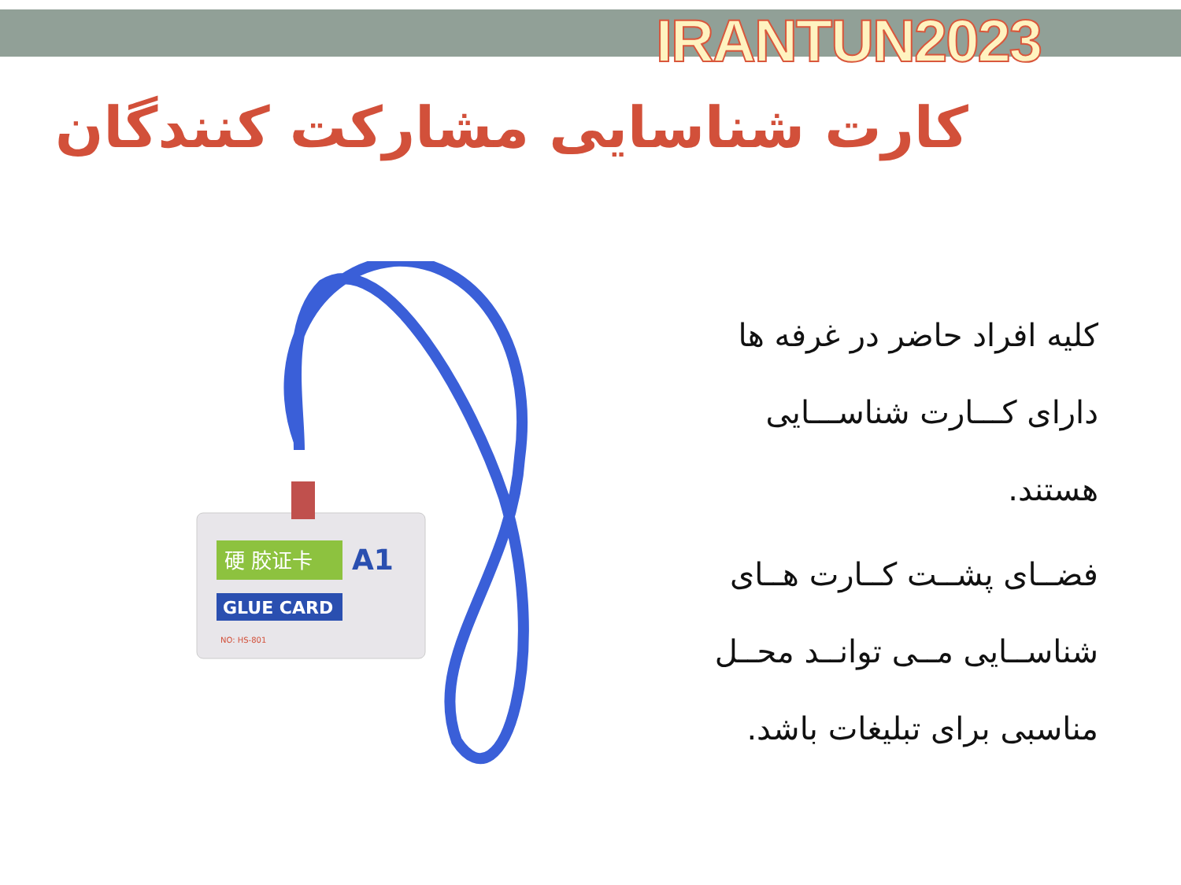IRANTUN2023
کارت شناسایی مشارکت کنندگان
硬 胶证卡
A1
GLUE CARD
NO: HS-801
کلیه افراد حاضر در غرفه ها دارای کـــارت شناســـایی هستند.
فضــای پشــت کــارت هــای شناســایی مــی توانــد محــل مناسبی برای تبلیغات باشد.